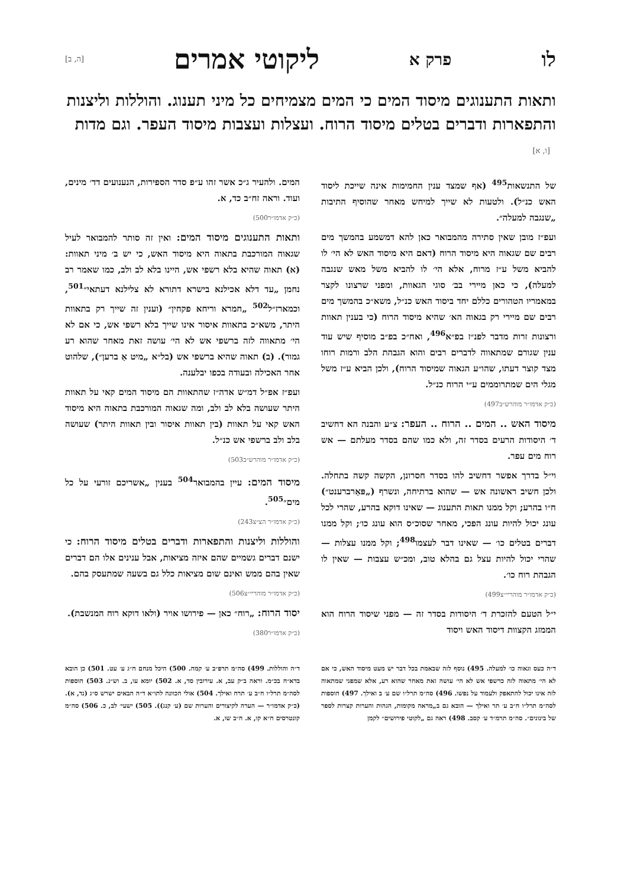לו פרק א ליקוטי אמרים [ה, ב]
ותאות התענוגים מיסוד המים כי המים מצמיחים כל מיני תענוג. והוללות וליצנות והתפארות ודברים בטלים מיסוד הרוח. ועצלות ועצבות מיסוד העפר. וגם מדות [ו, א]
של התנשאות<sup>495</sup> (אף שמצד ענין החמימות אינה שייכת ליסוד האש כנ״ל). ולטעות לא שייך למיחש מאחר שהוסיף התיבות „שנגבה למעלה״.
ועפ״ז מובן שאין סתירה מהמבואר כאן להא דמשמע בהמשך מים רבים שם שגאוה היא מיסוד הרוח (דאם היא מיסוד האש לא הי׳ לו להביא משל ע״ז מרוח, אלא הי׳ לו להביא משל מאש שנגבה למעלה), כי כאן מיירי בב׳ סוגי הגאוות, ומפני שרצונו לקצר במאמריו הטהורים כללם יחד ביסוד האש כנ״ל, משא״כ בהמשך מים רבים שם מיירי רק בגאוה הא׳ שהיא מיסוד הרוח (כי בענין תאוות ורצונות זרות מדבר לפנ״ז בפ״א<sup>496</sup>, ואח״כ בפ״ב מוסיף שיש עוד ענין שגורם שמתאווה לדברים רבים והוא הגבהת הלב ורמות רוחו מצד קוצר דעתו, שהו״ע הגאוה שמיסוד הרוח), ולכן הביא ע״ז משל מגלי הים שמתרוממים ע״י הרוח כנ״ל.
(כ״ק אדמו״ר מוהרש״ב497)
מיסוד האש .. המים .. הרוח .. העפר: צ״ע והבנה הא דחשיב ד׳ היסודות הרעים בסדר זה, ולא כמו שהם בסדר מעלתם — אש רוח מים עפר.
וי״ל בדרך אפשר דחשיב להו בסדר חסרונן, הקשה קשה בתחלה. ולכן חשיב ראשונה אש — שהוא ברתיחה, ונשרף („פּאַרברענט״) ח״ו בהרע; וקל ממנו תאות התענוג — שאינו דוקא בהרע, שהרי לכל עונג יכול להיות עונג הפכי, מאחר שסוכ״ס הוא עונג כו׳; וקל ממנו דברים בטלים כו׳ — שאינו דבר לעצמו<sup>498</sup>; וקל ממנו עצלות — שהרי יכול להיות עצל גם בהלא טוב, ומכ״ש עצבות — שאין לו הגבהת רוח כו׳.
(כ״ק אדמו״ר מוהריי״צ499)
י״ל הטעם להזכרת ד׳ היסודות בסדר זה — מפני שיסוד הרוח הוא הממזג הקצוות דיסוד האש ויסוד
המים. ולהעיר ג״כ אשר זהו ע״פ סדר הספירות, הנענועים דד׳ מינים, ועוד. וראה זח״ב כד, א.
(כ״ק אדמו״ר500)
ותאות התענוגים מיסוד המים: ואין זה סותר להמבואר לעיל שגאוה המורכבת בתאוה היא מיסוד האש, כי יש ב׳ מיני תאוות: (א) תאוה שהיא בלא רשפי אש, היינו בלא לב ולב, כמו שאמר רב נחמן „עד דלא אכילנא בישרא דתורא לא צלילנא דעתאי״<sup>501</sup>, וכמארז״ל<sup>502</sup> „חמרא וריחא פקחין״ (וענין זה שייך רק בתאוות היתר, משא״כ בתאוות איסור אינו שייך בלא רשפי אש, כי אם לא הי׳ מתאווה לזה ברשפי אש לא הי׳ עושה זאת מאחר שהוא רע גמור). (ב) תאוה שהיא ברשפי אש (בל״א „מיט אַ ברען״), שלהוט אחר האכילה ובעודה בכפו יבלענה.
ועפ״ז אפ״ל דמ״ש אדה״ז שהתאוות הם מיסוד המים קאי על תאוות היתר שעושה בלא לב ולב, ומה שגאוה המורכבת בתאוה היא מיסוד האש קאי על תאוות (בין תאוות איסור ובין תאוות היתר) שעושה בלב ולב ברשפי אש כנ״ל.
(כ״ק אדמו״ר מוהרש״ב503)
מיסוד המים: עיין בהמבואר<sup>504</sup> בענין „אשריכם זורעי על כל מים״<sup>505</sup>.
(כ״ק אדמו״ר הצ״צ243)
והוללות וליצנות והתפארות ודברים בטלים מיסוד הרוח: כי ישנם דברים גשמיים שהם איזה מציאות, אבל ענינים אלו הם דברים שאין בהם ממש ואינם שום מציאות כלל גם בשעה שמתעסק בהם.
(כ״ק אדמו״ר מוהריי״צ506)
יסוד הרוח: „רוח״ כאן — פירושו אויר (ולאו דוקא רוח המנשבת).
(כ״ק אדמו״ר380)
ד״ה כעס וגאוה כו׳ למעלה. 495) נוסף לזה שבאמת בכל דבר יש מעט מיסוד האש, כי אם לא הי׳ מתאוה לזה כרשפי אש לא הי׳ עושה זאת מאחר שהוא רע, אלא שמפני שמתאוה לזה אינו יכול להתאפק ולעמוד על נפשו. 496) סה״מ תרל״ו שם ע׳ ב ואילך. 497) הוספות לסה״מ תרל״ו ח״ב ע׳ תר ואילך — הובא גם ב„מראה מקומות, הגהות והערות קצרות לספר של בינונים״. סה״מ תרמ״ד ע׳ קסב. 498) ראה גם „לקוטי פירושים״ לקמן
ד״ה והוללות. 499) סה״מ תרפ״ב ע׳ קמח. 500) היכל מנחם ח״ג ע׳ עט. 501) כן הובא בדא״ח בכ״מ. וראה ב״ק עב, א. עירובין סד, א. 502) יומא עו, ב. וש״נ. 503) הוספות לסה״מ תרל״ו ח״ב ע׳ תרח ואילך. 504) אולי הכוונה לתו״א ד״ה הבאים ישרש ס״ג (נד, א). (כ״ק אדמו״ר — הערה לקיצורים והערות שם (ע׳ קנג)). 505) ישעי׳ לב, כ. 506) סה״מ קונטרסים ח״א קו, א. ח״ב שו, א.